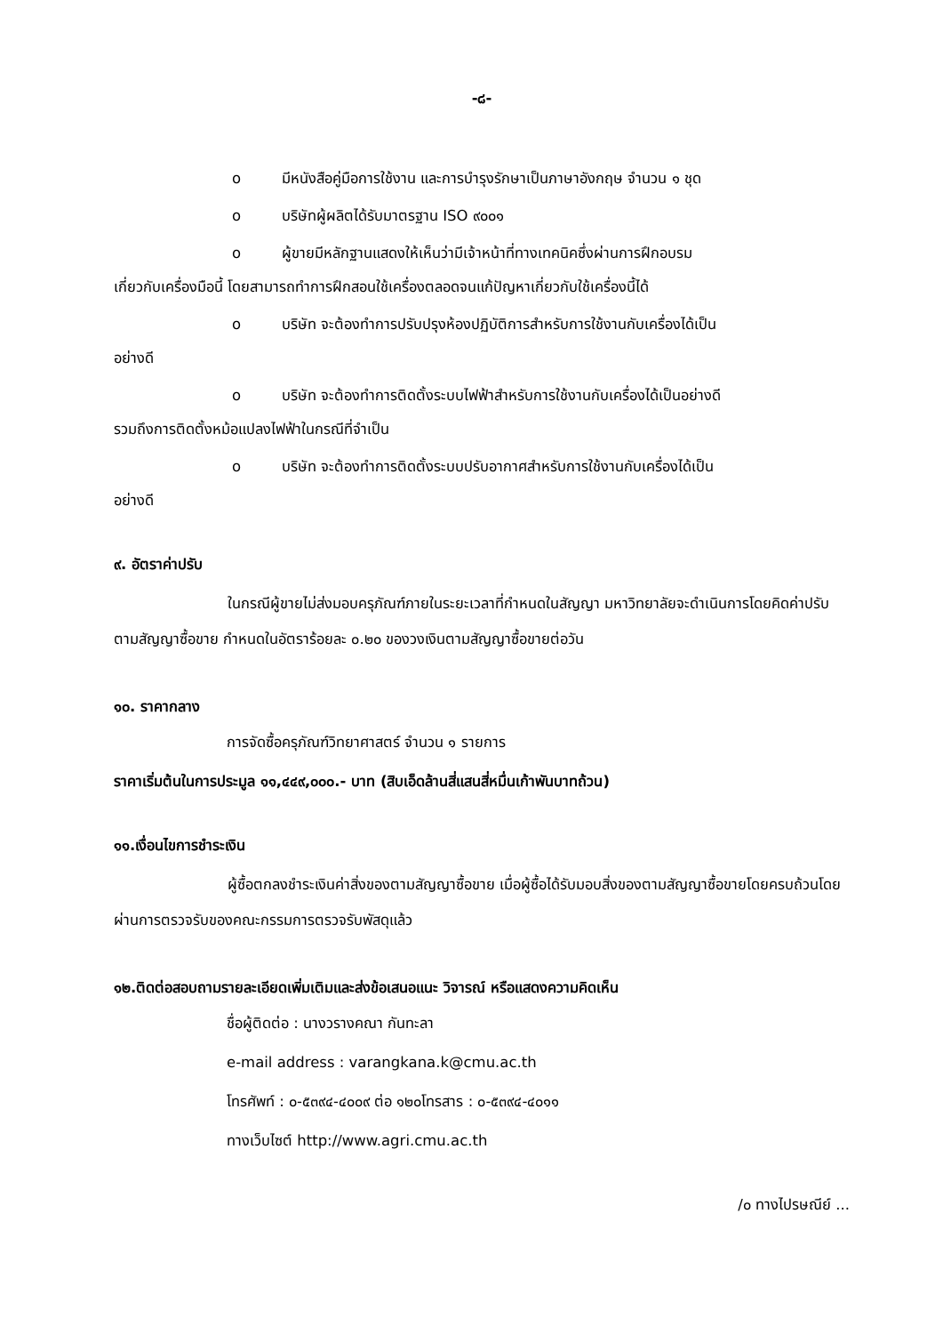-๘-
o มีหนังสือคู่มือการใช้งาน และการบำรุงรักษาเป็นภาษาอังกฤษ จำนวน ๑ ชุด
o บริษัทผู้ผลิตได้รับมาตรฐาน ISO ๙๐๐๑
o ผู้ขายมีหลักฐานแสดงให้เห็นว่ามีเจ้าหน้าที่ทางเทคนิคซึ่งผ่านการฝึกอบรม
เกี่ยวกับเครื่องมือนี้ โดยสามารถทำการฝึกสอนใช้เครื่องตลอดจนแก้ปัญหาเกี่ยวกับใช้เครื่องนี้ได้
o บริษัท จะต้องทำการปรับปรุงห้องปฏิบัติการสำหรับการใช้งานกับเครื่องได้เป็น
อย่างดี
o บริษัท จะต้องทำการติดตั้งระบบไฟฟ้าสำหรับการใช้งานกับเครื่องได้เป็นอย่างดี
รวมถึงการติดตั้งหม้อแปลงไฟฟ้าในกรณีที่จำเป็น
o บริษัท จะต้องทำการติดตั้งระบบปรับอากาศสำหรับการใช้งานกับเครื่องได้เป็น
อย่างดี
๙. อัตราค่าปรับ
ในกรณีผู้ขายไม่ส่งมอบครุภัณฑ์ภายในระยะเวลาที่กำหนดในสัญญา มหาวิทยาลัยจะดำเนินการโดยคิดค่าปรับตามสัญญาซื้อขาย กำหนดในอัตราร้อยละ ๐.๒๐ ของวงเงินตามสัญญาซื้อขายต่อวัน
๑๐. ราคากลาง
การจัดซื้อครุภัณฑ์วิทยาศาสตร์ จำนวน ๑ รายการ
ราคาเริ่มต้นในการประมูล ๑๑,๔๔๙,๐๐๐.- บาท (สิบเอ็ดล้านสี่แสนสี่หมื่นเก้าพันบาทถ้วน)
๑๑.เงื่อนไขการชำระเงิน
ผู้ซื้อตกลงชำระเงินค่าสิ่งของตามสัญญาซื้อขาย เมื่อผู้ซื้อได้รับมอบสิ่งของตามสัญญาซื้อขายโดยครบถ้วนโดยผ่านการตรวจรับของคณะกรรมการตรวจรับพัสดุแล้ว
๑๒.ติดต่อสอบถามรายละเอียดเพิ่มเติมและส่งข้อเสนอแนะ วิจารณ์ หรือแสดงความคิดเห็น
ชื่อผู้ติดต่อ : นางวรางคณา กันทะลา
e-mail address : varangkana.k@cmu.ac.th
โทรศัพท์ : ๐-๕๓๙๔-๔๐๐๙ ต่อ ๑๒๐โทรสาร : ๐-๕๓๙๔-๔๐๑๑
ทางเว็บไซต์ http://www.agri.cmu.ac.th
/๐ ทางไปรษณีย์ ...